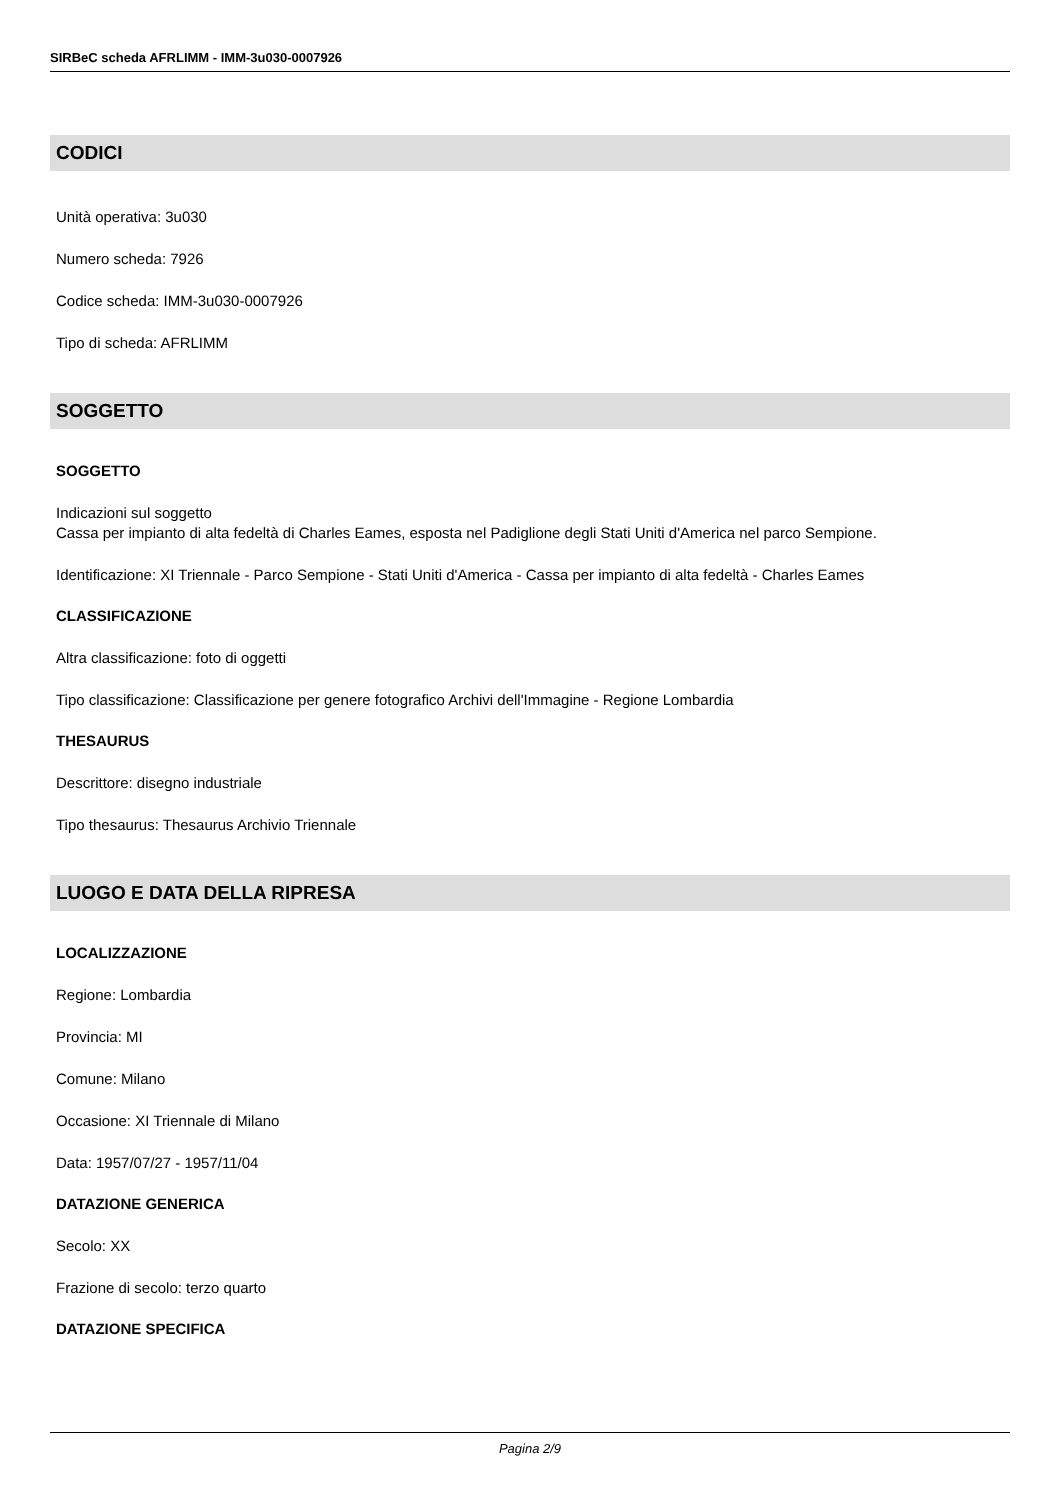SIRBeC scheda AFRLIMM - IMM-3u030-0007926
CODICI
Unità operativa: 3u030
Numero scheda: 7926
Codice scheda: IMM-3u030-0007926
Tipo di scheda: AFRLIMM
SOGGETTO
SOGGETTO
Indicazioni sul soggetto
Cassa per impianto di alta fedeltà di Charles Eames, esposta nel Padiglione degli Stati Uniti d'America nel parco Sempione.
Identificazione: XI Triennale - Parco Sempione - Stati Uniti d'America - Cassa per impianto di alta fedeltà - Charles Eames
CLASSIFICAZIONE
Altra classificazione: foto di oggetti
Tipo classificazione: Classificazione per genere fotografico Archivi dell'Immagine - Regione Lombardia
THESAURUS
Descrittore: disegno industriale
Tipo thesaurus: Thesaurus Archivio Triennale
LUOGO E DATA DELLA RIPRESA
LOCALIZZAZIONE
Regione: Lombardia
Provincia: MI
Comune: Milano
Occasione: XI Triennale di Milano
Data: 1957/07/27 - 1957/11/04
DATAZIONE GENERICA
Secolo: XX
Frazione di secolo: terzo quarto
DATAZIONE SPECIFICA
Pagina 2/9